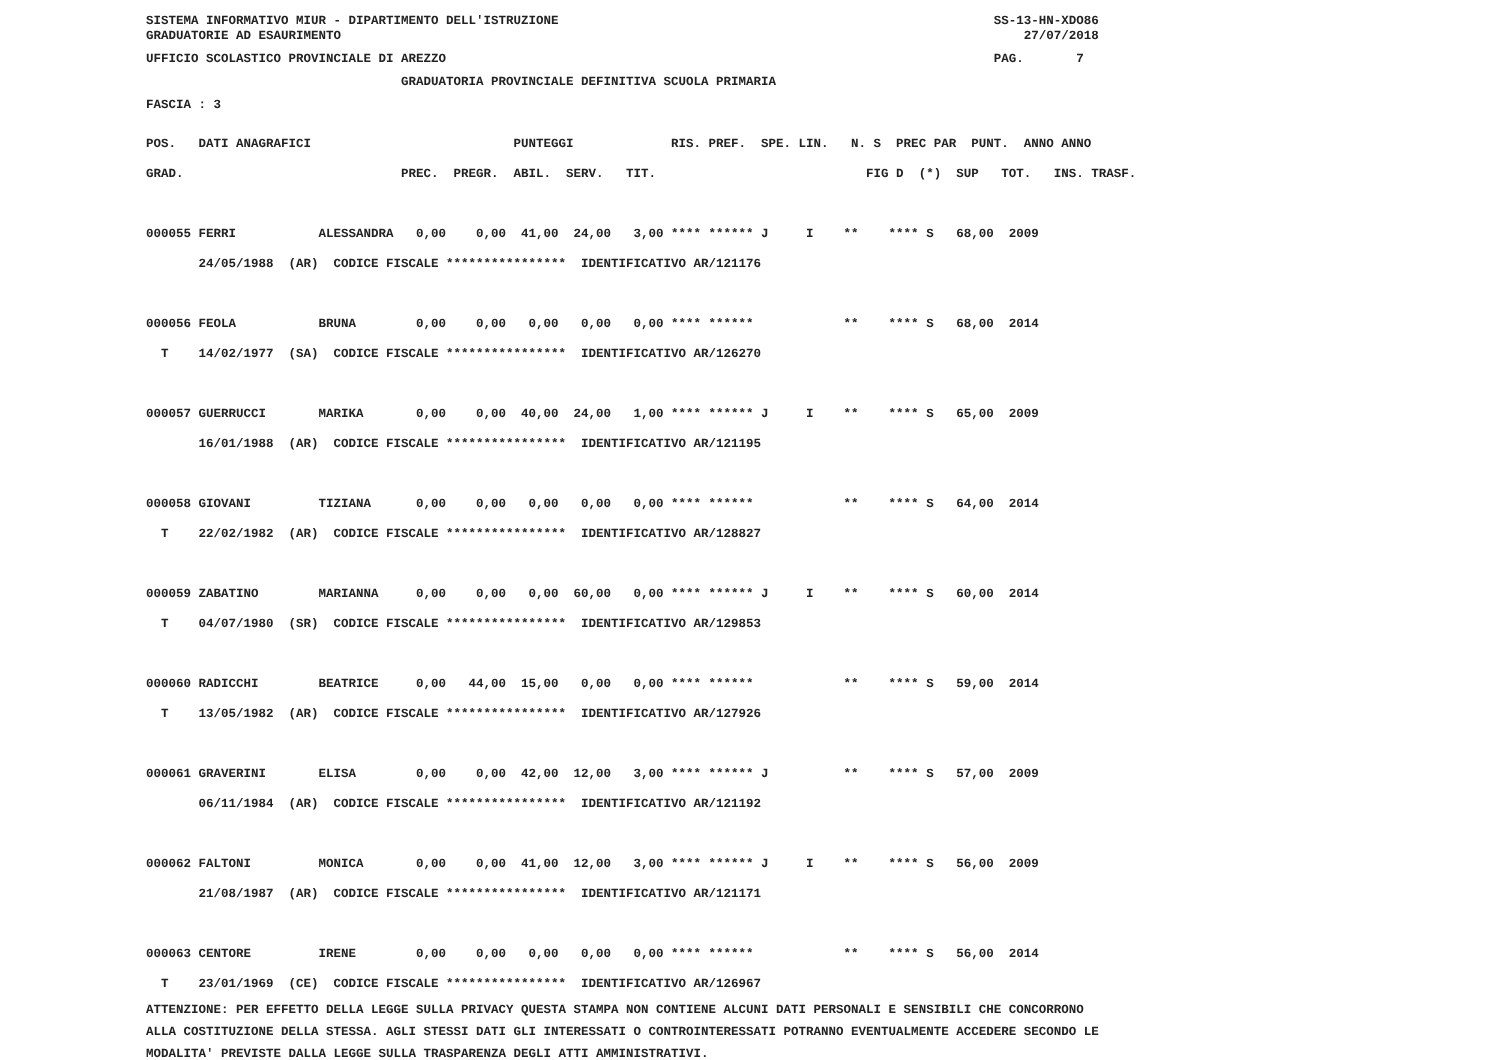SISTEMA INFORMATIVO MIUR - DIPARTIMENTO DELL'ISTRUZIONE                                                          SS-13-HN-XDO86
GRADUATORIE AD ESAURIMENTO                                                                                           27/07/2018
UFFICIO SCOLASTICO PROVINCIALE DI AREZZO                                                                         PAG.       7
                                  GRADUATORIA PROVINCIALE DEFINITIVA SCUOLA PRIMARIA
FASCIA : 3
POS.   DATI ANAGRAFICI                           PUNTEGGI             RIS. PREF.  SPE. LIN.   N. S  PREC PAR  PUNT.  ANNO ANNO
GRAD.                             PREC.  PREGR.  ABIL.  SERV.   TIT.                            FIG D  (*)  SUP   TOT.   INS. TRASF.

000055 FERRI           ALESSANDRA   0,00    0,00  41,00  24,00   3,00 **** ****** J     I    **    **** S   68,00  2009
       24/05/1988  (AR)  CODICE FISCALE ****************  IDENTIFICATIVO AR/121176

000056 FEOLA           BRUNA        0,00    0,00   0,00   0,00   0,00 **** ******            **    **** S   68,00  2014
  T    14/02/1977  (SA)  CODICE FISCALE ****************  IDENTIFICATIVO AR/126270

000057 GUERRUCCI       MARIKA       0,00    0,00  40,00  24,00   1,00 **** ****** J     I    **    **** S   65,00  2009
       16/01/1988  (AR)  CODICE FISCALE ****************  IDENTIFICATIVO AR/121195

000058 GIOVANI         TIZIANA      0,00    0,00   0,00   0,00   0,00 **** ******            **    **** S   64,00  2014
  T    22/02/1982  (AR)  CODICE FISCALE ****************  IDENTIFICATIVO AR/128827

000059 ZABATINO        MARIANNA     0,00    0,00   0,00  60,00   0,00 **** ****** J     I    **    **** S   60,00  2014
  T    04/07/1980  (SR)  CODICE FISCALE ****************  IDENTIFICATIVO AR/129853

000060 RADICCHI        BEATRICE     0,00   44,00  15,00   0,00   0,00 **** ******            **    **** S   59,00  2014
  T    13/05/1982  (AR)  CODICE FISCALE ****************  IDENTIFICATIVO AR/127926

000061 GRAVERINI       ELISA        0,00    0,00  42,00  12,00   3,00 **** ****** J          **    **** S   57,00  2009
       06/11/1984  (AR)  CODICE FISCALE ****************  IDENTIFICATIVO AR/121192

000062 FALTONI         MONICA       0,00    0,00  41,00  12,00   3,00 **** ****** J     I    **    **** S   56,00  2009
       21/08/1987  (AR)  CODICE FISCALE ****************  IDENTIFICATIVO AR/121171

000063 CENTORE         IRENE        0,00    0,00   0,00   0,00   0,00 **** ******            **    **** S   56,00  2014
  T    23/01/1969  (CE)  CODICE FISCALE ****************  IDENTIFICATIVO AR/126967
ATTENZIONE: PER EFFETTO DELLA LEGGE SULLA PRIVACY QUESTA STAMPA NON CONTIENE ALCUNI DATI PERSONALI E SENSIBILI CHE CONCORRONO ALLA COSTITUZIONE DELLA STESSA. AGLI STESSI DATI GLI INTERESSATI O CONTROINTERESSATI POTRANNO EVENTUALMENTE ACCEDERE SECONDO LE MODALITA' PREVISTE DALLA LEGGE SULLA TRASPARENZA DEGLI ATTI AMMINISTRATIVI.